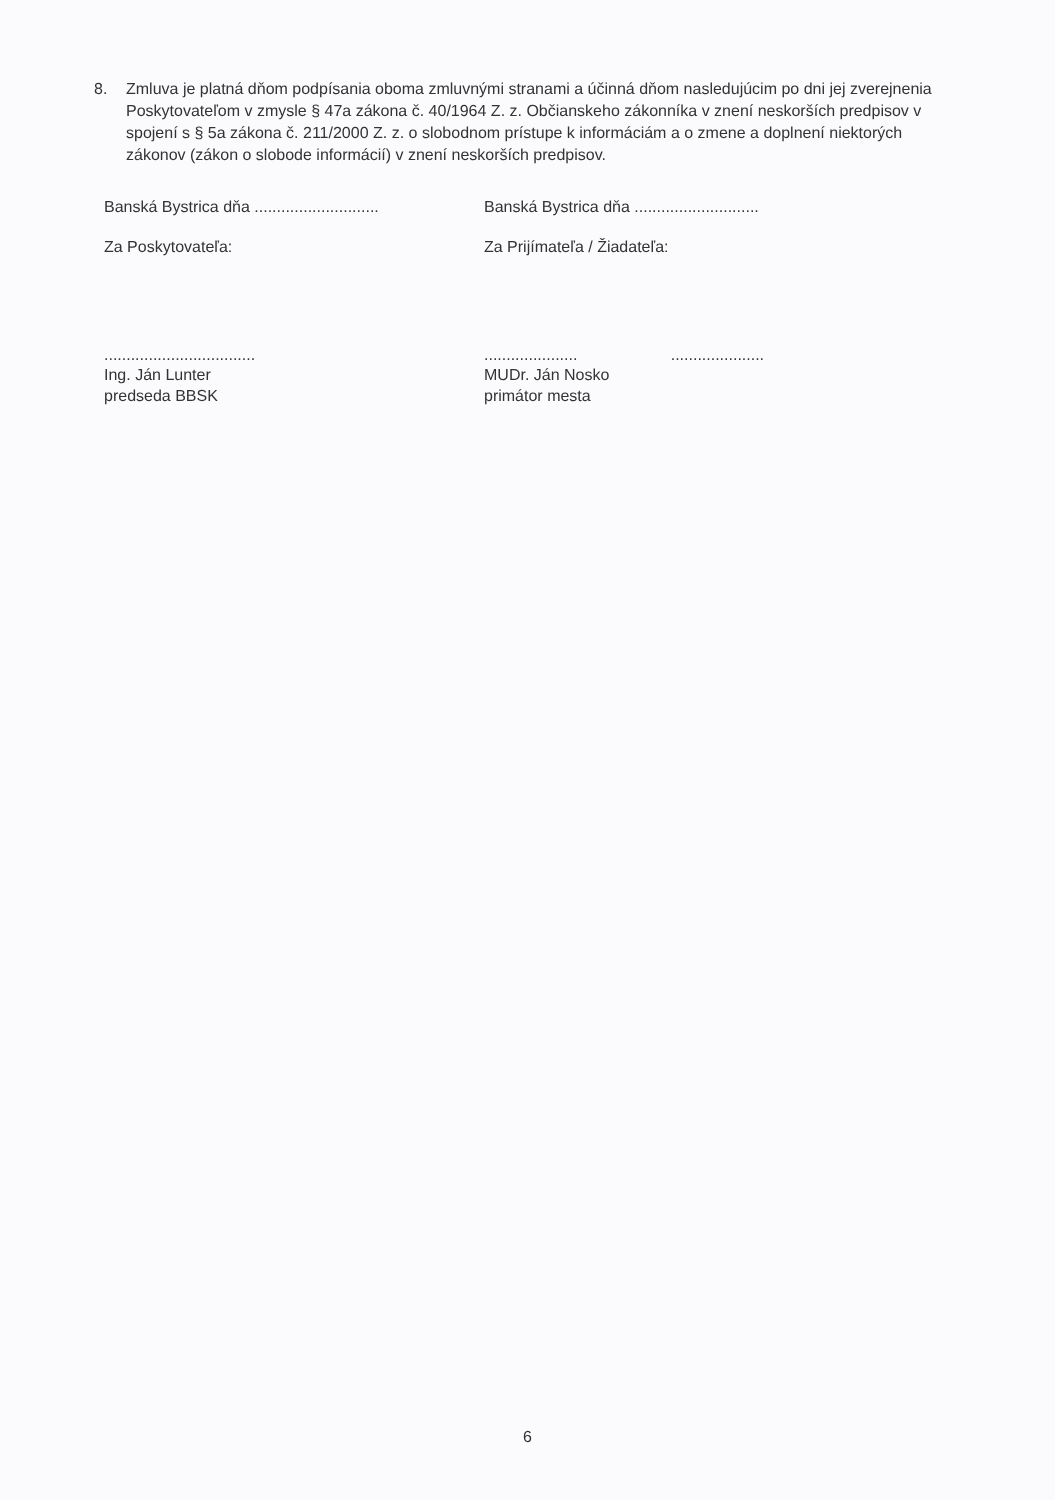8. Zmluva je platná dňom podpísania oboma zmluvnými stranami a účinná dňom nasledujúcim po dni jej zverejnenia Poskytovateľom v zmysle § 47a zákona č. 40/1964 Z. z. Občianskeho zákonníka v znení neskorších predpisov v spojení s § 5a zákona č. 211/2000 Z. z. o slobodnom prístupe k informáciám a o zmene a doplnení niektorých zákonov (zákon o slobode informácií) v znení neskorších predpisov.
Banská Bystrica dňa ............................
Za Poskytovateľa:
..................................
Ing. Ján Lunter
predseda BBSK
Banská Bystrica dňa ............................
Za Prijímateľa / Žiadateľa:
..................... .....................
MUDr. Ján Nosko
primátor mesta
6